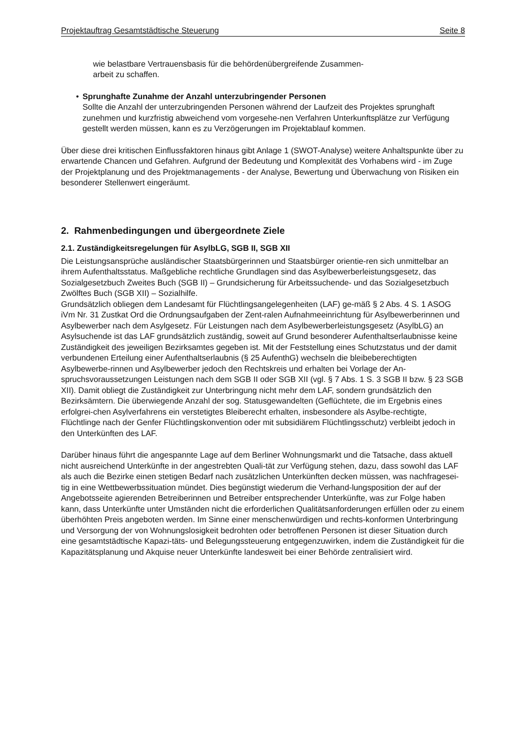Projektauftrag Gesamtstädtische Steuerung Seite 8
wie belastbare Vertrauensbasis für die behördenübergreifende Zusammen-
arbeit zu schaffen.
• Sprunghafte Zunahme der Anzahl unterzubringender Personen
Sollte die Anzahl der unterzubringenden Personen während der Laufzeit des Projektes sprunghaft zunehmen und kurzfristig abweichend vom vorgesehe-nen Verfahren Unterkunftsplätze zur Verfügung gestellt werden müssen, kann es zu Verzögerungen im Projektablauf kommen.
Über diese drei kritischen Einflussfaktoren hinaus gibt Anlage 1 (SWOT-Analyse) weitere Anhaltspunkte über zu erwartende Chancen und Gefahren. Aufgrund der Bedeutung und Komplexität des Vorhabens wird - im Zuge der Projektplanung und des Projektmanagements - der Analyse, Bewertung und Überwachung von Risiken ein besonderer Stellenwert eingeräumt.
2. Rahmenbedingungen und übergeordnete Ziele
2.1. Zuständigkeitsregelungen für AsylbLG, SGB II, SGB XII
Die Leistungsansprüche ausländischer Staatsbürgerinnen und Staatsbürger orientie-ren sich unmittelbar an ihrem Aufenthaltsstatus. Maßgebliche rechtliche Grundlagen sind das Asylbewerberleistungsgesetz, das Sozialgesetzbuch Zweites Buch (SGB II) – Grundsicherung für Arbeitssuchende- und das Sozialgesetzbuch Zwölftes Buch (SGB XII) – Sozialhilfe.
Grundsätzlich obliegen dem Landesamt für Flüchtlingsangelegenheiten (LAF) ge-mäß § 2 Abs. 4 S. 1 ASOG iVm Nr. 31 Zustkat Ord die Ordnungsaufgaben der Zent-ralen Aufnahmeeinrichtung für Asylbewerberinnen und Asylbewerber nach dem Asylgesetz. Für Leistungen nach dem Asylbewerberleistungsgesetz (AsylbLG) an Asylsuchende ist das LAF grundsätzlich zuständig, soweit auf Grund besonderer Aufenthaltserlaubnisse keine Zuständigkeit des jeweiligen Bezirksamtes gegeben ist. Mit der Feststellung eines Schutzstatus und der damit verbundenen Erteilung einer Aufenthaltserlaubnis (§ 25 AufenthG) wechseln die bleibeberechtigten Asylbewerbe-rinnen und Asylbewerber jedoch den Rechtskreis und erhalten bei Vorlage der An-spruchsvoraussetzungen Leistungen nach dem SGB II oder SGB XII (vgl. § 7 Abs. 1 S. 3 SGB II bzw. § 23 SGB XII). Damit obliegt die Zuständigkeit zur Unterbringung nicht mehr dem LAF, sondern grundsätzlich den Bezirksämtern. Die überwiegende Anzahl der sog. Statusgewandelten (Geflüchtete, die im Ergebnis eines erfolgrei-chen Asylverfahrens ein verstetigtes Bleiberecht erhalten, insbesondere als Asylbe-rechtigte, Flüchtlinge nach der Genfer Flüchtlingskonvention oder mit subsidiärem Flüchtlingsschutz) verbleibt jedoch in den Unterkünften des LAF.
Darüber hinaus führt die angespannte Lage auf dem Berliner Wohnungsmarkt und die Tatsache, dass aktuell nicht ausreichend Unterkünfte in der angestrebten Quali-tät zur Verfügung stehen, dazu, dass sowohl das LAF als auch die Bezirke einen stetigen Bedarf nach zusätzlichen Unterkünften decken müssen, was nachfragesei-tig in eine Wettbewerbssituation mündet. Dies begünstigt wiederum die Verhand-lungsposition der auf der Angebotsseite agierenden Betreiberinnen und Betreiber entsprechender Unterkünfte, was zur Folge haben kann, dass Unterkünfte unter Umständen nicht die erforderlichen Qualitätsanforderungen erfüllen oder zu einem überhöhten Preis angeboten werden. Im Sinne einer menschenwürdigen und rechts-konformen Unterbringung und Versorgung der von Wohnungslosigkeit bedrohten oder betroffenen Personen ist dieser Situation durch eine gesamtstädtische Kapazi-täts- und Belegungssteuerung entgegenzuwirken, indem die Zuständigkeit für die Kapazitätsplanung und Akquise neuer Unterkünfte landesweit bei einer Behörde zentralisiert wird.